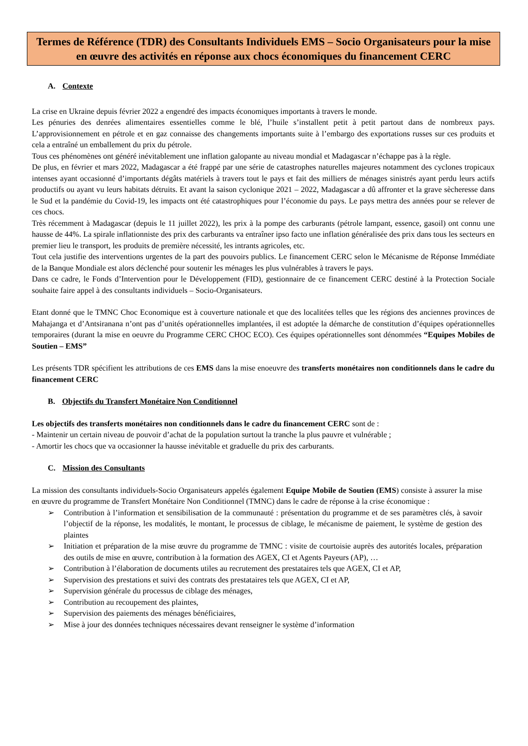Termes de Référence (TDR) des Consultants Individuels EMS – Socio Organisateurs pour la mise en œuvre des activités en réponse aux chocs économiques du financement CERC
A. Contexte
La crise en Ukraine depuis février 2022 a engendré des impacts économiques importants à travers le monde.
Les pénuries des denrées alimentaires essentielles comme le blé, l’huile s’installent petit à petit partout dans de nombreux pays. L’approvisionnement en pétrole et en gaz connaisse des changements importants suite à l’embargo des exportations russes sur ces produits et cela a entraîné un emballement du prix du pétrole.
Tous ces phénomènes ont généré inévitablement une inflation galopante au niveau mondial et Madagascar n’échappe pas à la règle.
De plus, en février et mars 2022, Madagascar a été frappé par une série de catastrophes naturelles majeures notamment des cyclones tropicaux intenses ayant occasionné d’importants dégâts matériels à travers tout le pays et fait des milliers de ménages sinistrés ayant perdu leurs actifs productifs ou ayant vu leurs habitats détruits. Et avant la saison cyclonique 2021 – 2022, Madagascar a dû affronter et la grave sècheresse dans le Sud et la pandémie du Covid-19, les impacts ont été catastrophiques pour l’économie du pays. Le pays mettra des années pour se relever de ces chocs.
Très récemment à Madagascar (depuis le 11 juillet 2022), les prix à la pompe des carburants (pétrole lampant, essence, gasoil) ont connu une hausse de 44%. La spirale inflationniste des prix des carburants va entraîner ipso facto une inflation généralisée des prix dans tous les secteurs en premier lieu le transport, les produits de première nécessité, les intrants agricoles, etc.
Tout cela justifie des interventions urgentes de la part des pouvoirs publics. Le financement CERC selon le Mécanisme de Réponse Immédiate de la Banque Mondiale est alors déclenché pour soutenir les ménages les plus vulnérables à travers le pays.
Dans ce cadre, le Fonds d’Intervention pour le Développement (FID), gestionnaire de ce financement CERC destiné à la Protection Sociale souhaite faire appel à des consultants individuels – Socio-Organisateurs.
Etant donné que le TMNC Choc Economique est à couverture nationale et que des localitées telles que les régions des anciennes provinces de Mahajanga et d’Antsiranana n’ont pas d’unités opérationnelles implantées, il est adoptée la démarche de constitution d’équipes opérationnelles temporaires (durant la mise en oeuvre du Programme CERC CHOC ECO). Ces équipes opérationnelles sont dénommées “Equipes Mobiles de Soutien – EMS”
Les présents TDR spécifient les attributions de ces EMS dans la mise enoeuvre des transferts monétaires non conditionnels dans le cadre du financement CERC
B. Objectifs du Transfert Monétaire Non Conditionnel
Les objectifs des transferts monétaires non conditionnels dans le cadre du financement CERC sont de :
- Maintenir un certain niveau de pouvoir d’achat de la population surtout la tranche la plus pauvre et vulnérable ;
- Amortir les chocs que va occasionner la hausse inévitable et graduelle du prix des carburants.
C. Mission des Consultants
La mission des consultants individuels-Socio Organisateurs appelés également Equipe Mobile de Soutien (EMS) consiste à assurer la mise en œuvre du programme de Transfert Monétaire Non Conditionnel (TMNC) dans le cadre de réponse à la crise économique :
➢ Contribution à l’information et sensibilisation de la communauté : présentation du programme et de ses paramètres clés, à savoir l’objectif de la réponse, les modalités, le montant, le processus de ciblage, le mécanisme de paiement, le système de gestion des plaintes
➢ Initiation et préparation de la mise œuvre du programme de TMNC : visite de courtoisie auprès des autorités locales, préparation des outils de mise en œuvre, contribution à la formation des AGEX, CI et Agents Payeurs (AP), …
➢ Contribution à l’élaboration de documents utiles au recrutement des prestataires tels que AGEX, CI et AP,
➢ Supervision des prestations et suivi des contrats des prestataires tels que AGEX, CI et AP,
➢ Supervision générale du processus de ciblage des ménages,
➢ Contribution au recoupement des plaintes,
➢ Supervision des paiements des ménages bénéficiaires,
➢ Mise à jour des données techniques nécessaires devant renseigner le système d’information